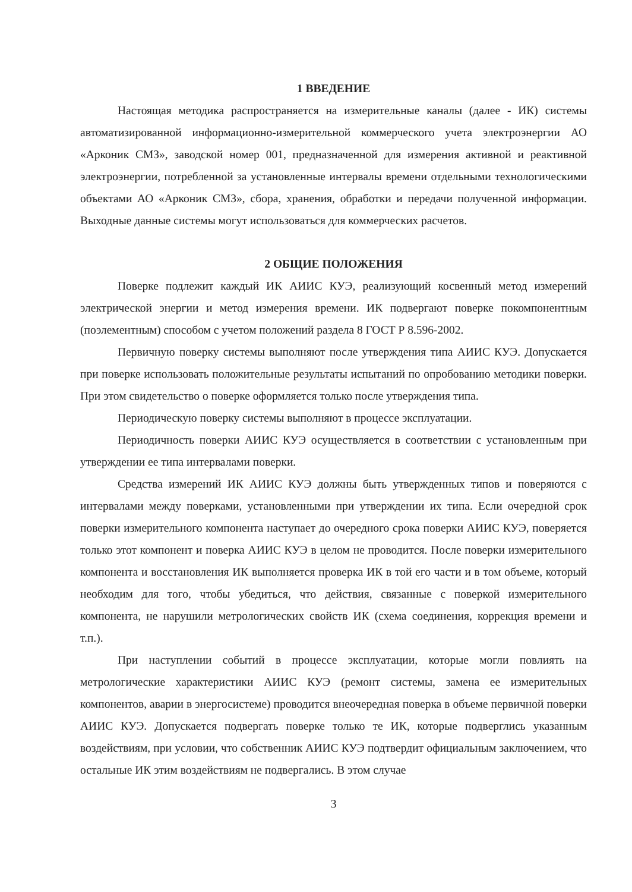1 ВВЕДЕНИЕ
Настоящая методика распространяется на измерительные каналы (далее - ИК) системы автоматизированной информационно-измерительной коммерческого учета электроэнергии АО «Арконик СМЗ», заводской номер 001, предназначенной для измерения активной и реактивной электроэнергии, потребленной за установленные интервалы времени отдельными технологическими объектами АО «Арконик СМЗ», сбора, хранения, обработки и передачи полученной информации. Выходные данные системы могут использоваться для коммерческих расчетов.
2 ОБЩИЕ ПОЛОЖЕНИЯ
Поверке подлежит каждый ИК АИИС КУЭ, реализующий косвенный метод измерений электрической энергии и метод измерения времени. ИК подвергают поверке покомпонентным (поэлементным) способом с учетом положений раздела 8 ГОСТ Р 8.596-2002.
Первичную поверку системы выполняют после утверждения типа АИИС КУЭ. Допускается при поверке использовать положительные результаты испытаний по опробованию методики поверки. При этом свидетельство о поверке оформляется только после утверждения типа.
Периодическую поверку системы выполняют в процессе эксплуатации.
Периодичность поверки АИИС КУЭ осуществляется в соответствии с установленным при утверждении ее типа интервалами поверки.
Средства измерений ИК АИИС КУЭ должны быть утвержденных типов и поверяются с интервалами между поверками, установленными при утверждении их типа. Если очередной срок поверки измерительного компонента наступает до очередного срока поверки АИИС КУЭ, поверяется только этот компонент и поверка АИИС КУЭ в целом не проводится. После поверки измерительного компонента и восстановления ИК выполняется проверка ИК в той его части и в том объеме, который необходим для того, чтобы убедиться, что действия, связанные с поверкой измерительного компонента, не нарушили метрологических свойств ИК (схема соединения, коррекция времени и т.п.).
При наступлении событий в процессе эксплуатации, которые могли повлиять на метрологические характеристики АИИС КУЭ (ремонт системы, замена ее измерительных компонентов, аварии в энергосистеме) проводится внеочередная поверка в объеме первичной поверки АИИС КУЭ. Допускается подвергать поверке только те ИК, которые подверглись указанным воздействиям, при условии, что собственник АИИС КУЭ подтвердит официальным заключением, что остальные ИК этим воздействиям не подвергались. В этом случае
3